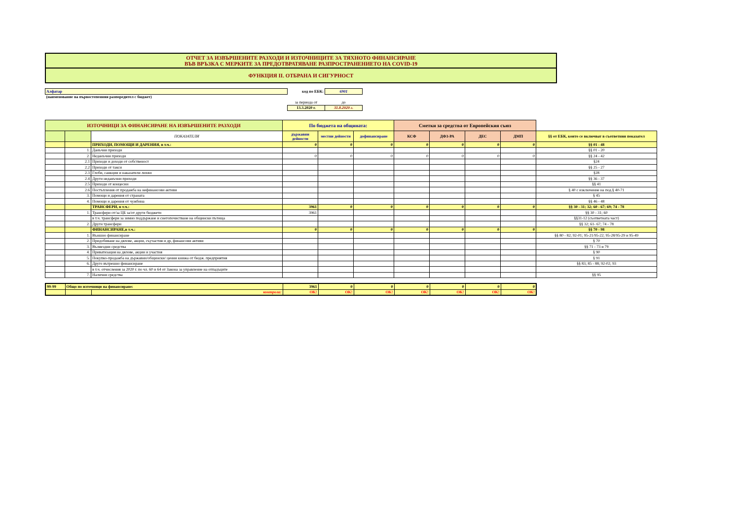ОТЧЕТ ЗА ИЗВЪРШЕНИТЕ РАЗХОДИ И ИЗТОЧНИЦИТЕ ЗА ТЯХНОТО ФИНАНСИРАНЕ
ВЪВ ВРЪЗКА С МЕРКИТЕ ЗА ПРЕДОТВРАТЯВАНЕ РАЗПРОСТРАНЕНИЕТО НА COVID-19
ФУНКЦИЯ II. ОТБРАНА И СИГУРНОСТ
| Алфатар | код по ЕБК: | 6901 |
| (наименование на първостепенния разпоредител с бюджет) | | |
| | за периода от | до |
| | 13.3.2020 г. | 31.8.2020 г. |
| ИЗТОЧНИЦИ ЗА ФИНАНСИРАНЕ НА ИЗВЪРШЕНИТЕ РАЗХОДИ | | | По бюджета на общината: | | | Сметки за средства от Европейския съюз | | | | |
| --- | --- | --- | --- | --- | --- | --- | --- | --- | --- | --- |
| | | ПОКАЗАТЕЛИ | държавни дейности | местни дейности | дофинансиране | КСФ | ДФЗ-РА | ДЕС | ДМП | §§ от ЕБК, които се включват в съответния показател |
| | | ПРИХОДИ, ПОМОЩИ И ДАРЕНИЯ, в т.ч.: | 0 | 0 | 0 | 0 | 0 | 0 | 0 | §§ 01 - 48 |
| | 1. | Данъчни приходи | | | | | | | | §§ 01 - 20 |
| | 2. | Неданъчни приходи | 0 | 0 | 0 | 0 | 0 | 0 | 0 | §§ 24 - 42 |
| | 2.1 | Приходи и доходи от собственост | | | | | | | | §24 |
| | 2.2 | Приходи от такси | | | | | | | | §§ 25 - 27 |
| | 2.3 | Глоби, санкции и наказатели лихви | | | | | | | | §28 |
| | 2.4 | Други неданъчни приходи | | | | | | | | §§ 36 - 37 |
| | 2.5 | Приходи от концесии | | | | | | | | §§ 41 |
| | 2.6 | Постъпления от продажба на нефинансови активи | | | | | | | | § 40 с изключение на под.§ 40-71 |
| | 3. | Помощи и дарения от страната | | | | | | | | § 45 |
| | 4. | Помощи и дарения от чужбина | | | | | | | | §§ 46 - 48 |
| | | ТРАНСФЕРИ, в т.ч.: | 3961 | 0 | 0 | 0 | 0 | 0 | 0 | §§ 30 - 31; 32; 60 - 67; 69; 74 - 78 |
| | 1. | Трансфери от/за ЦБ за/от други бюджети | 3961 | | | | | | | §§ 30 - 31; 60 |
| | | в т.ч. трансфери за зимно поддържане и снегопочистване на общински пътища | | | | | | | | §§31-12 (съответната част) |
| | 2. | Други трансфери | | | | | | | | §§ 32; 61- 67; 74 - 78 |
| | | ФИНАНСИРАНЕ,в т.ч.: | 0 | 0 | 0 | 0 | 0 | 0 | 0 | §§ 70 - 98 |
| | 1. | Външно финансиране | | | | | | | | §§ 80 - 82; 92-01; 95-21/95-22; 95-28/95-29 и 95-49 |
| | 2. | Придобиване на дялове, акции, съучастия и др, финансови активи | | | | | | | | § 70 |
| | 3. | Възмездни средства | | | | | | | | §§ 71 - 73 и 79 |
| | 4. | Приватизация на дялове, акции и участия | | | | | | | | § 90 |
| | 5. | Покупко-продажба на държавни/общински/ ценни книжа от бюдж. предприятия | | | | | | | | § 91 |
| | 6. | Друго вътрешно финансиране | | | | | | | | §§ 83; 85 - 88; 92-02; 93 |
| | | в т.ч. отчисления за 2020 г. по чл. 60 и 64 от Закона за управление на отпадъците | | | | | | | | |
| | 7. | Налични средства | | | | | | | | §§ 95 |
| 99-99 | Общо по източници на финансиране: | | 3961 | 0 | 0 | 0 | 0 | 0 | 0 |
| | | контрола: | OK! | OK! | OK! | OK! | OK! | OK! | OK! |